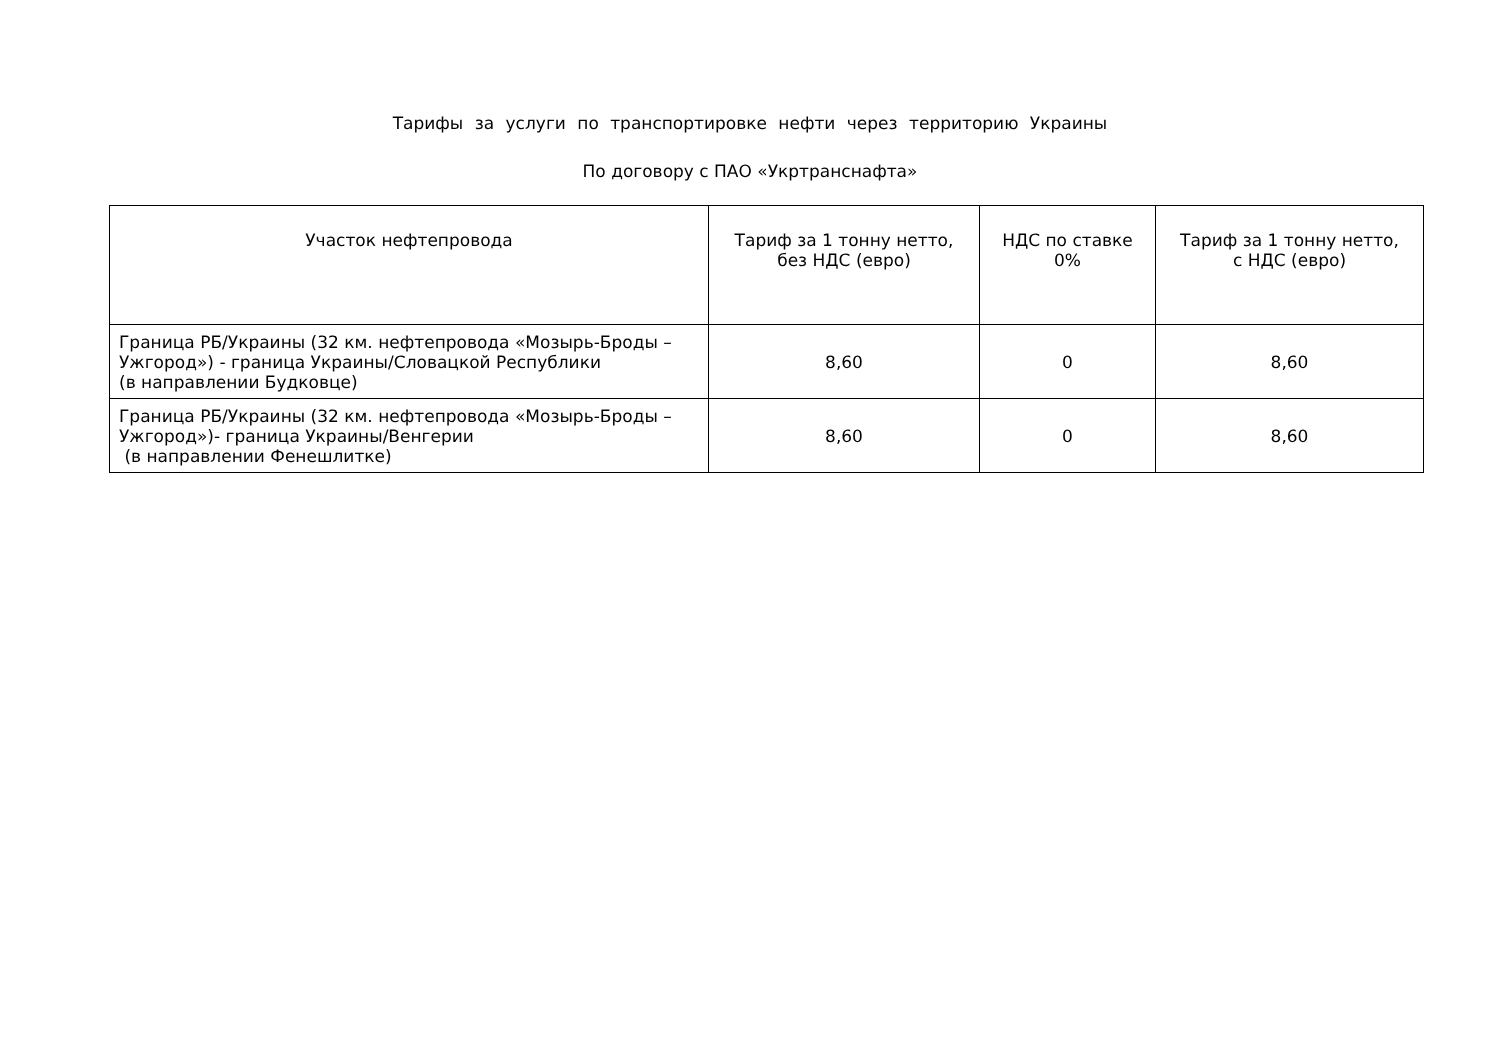Тарифы за услуги по транспортировке нефти через территорию Украины
По договору с ПАО «Укртранснафта»
| Участок нефтепровода | Тариф за 1 тонну нетто, без НДС (евро) | НДС по ставке 0% | Тариф за 1 тонну нетто, с НДС (евро) |
| --- | --- | --- | --- |
| Граница РБ/Украины (32 км. нефтепровода «Мозырь-Броды – Ужгород») - граница Украины/Словацкой Республики (в направлении Будковце) | 8,60 | 0 | 8,60 |
| Граница РБ/Украины (32 км. нефтепровода «Мозырь-Броды – Ужгород»)- граница Украины/Венгерии (в направлении Фенешлитке) | 8,60 | 0 | 8,60 |